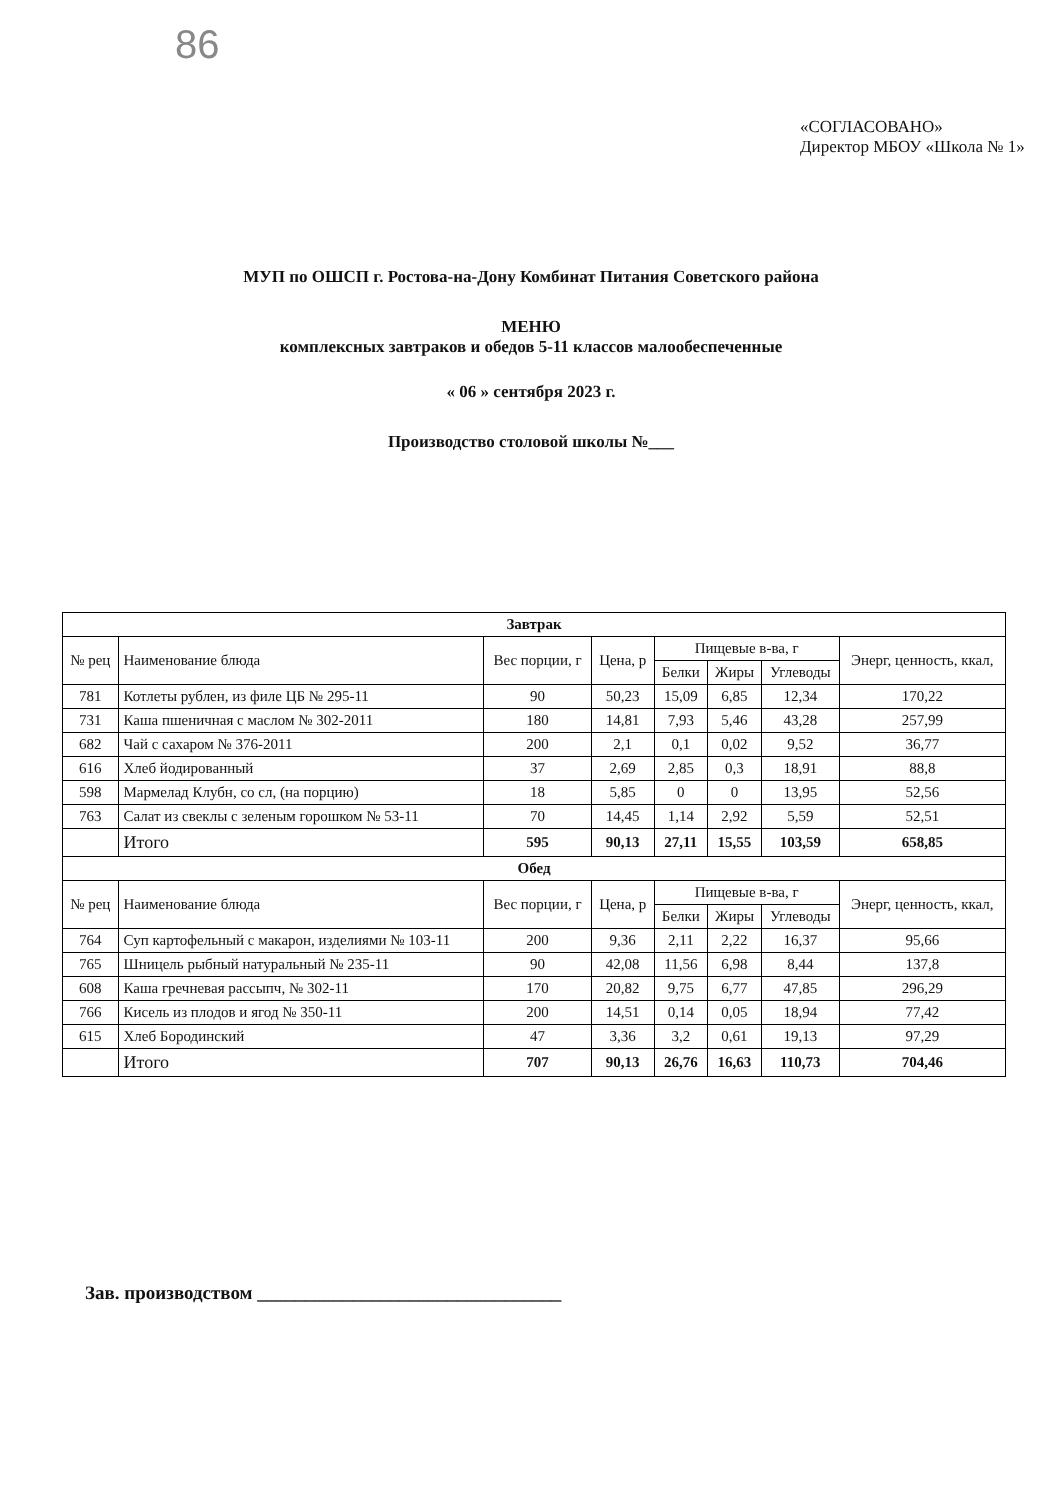86
«СОГЛАСОВАНО»
Директор МБОУ «Школа № 1»
МУП по ОШСП г. Ростова-на-Дону Комбинат Питания Советского района
МЕНЮ
комплексных завтраков и обедов 5-11 классов малообеспеченные
« 06 » сентября 2023 г.
Производство столовой школы №___
| Завтрак | | | | | | | |
| --- | --- | --- | --- | --- | --- | --- | --- |
| № рец | Наименование блюда | Вес порции, г | Цена, р | Пищевые в-ва, г | | | Энерг, ценность, ккал, |
| | | | | Белки | Жиры | Углеводы | |
| 781 | Котлеты рублен, из филе ЦБ № 295-11 | 90 | 50,23 | 15,09 | 6,85 | 12,34 | 170,22 |
| 731 | Каша пшеничная с маслом № 302-2011 | 180 | 14,81 | 7,93 | 5,46 | 43,28 | 257,99 |
| 682 | Чай с сахаром № 376-2011 | 200 | 2,1 | 0,1 | 0,02 | 9,52 | 36,77 |
| 616 | Хлеб йодированный | 37 | 2,69 | 2,85 | 0,3 | 18,91 | 88,8 |
| 598 | Мармелад Клубн, со сл, (на порцию) | 18 | 5,85 | 0 | 0 | 13,95 | 52,56 |
| 763 | Салат из свеклы с зеленым горошком № 53-11 | 70 | 14,45 | 1,14 | 2,92 | 5,59 | 52,51 |
| | Итого | 595 | 90,13 | 27,11 | 15,55 | 103,59 | 658,85 |
| Обед | | | | | | | |
| № рец | Наименование блюда | Вес порции, г | Цена, р | Пищевые в-ва, г | | | Энерг, ценность, ккал, |
| | | | | Белки | Жиры | Углеводы | |
| 764 | Суп картофельный с макарон, изделиями № 103-11 | 200 | 9,36 | 2,11 | 2,22 | 16,37 | 95,66 |
| 765 | Шницель рыбный натуральный № 235-11 | 90 | 42,08 | 11,56 | 6,98 | 8,44 | 137,8 |
| 608 | Каша гречневая рассыпч, № 302-11 | 170 | 20,82 | 9,75 | 6,77 | 47,85 | 296,29 |
| 766 | Кисель из плодов и ягод № 350-11 | 200 | 14,51 | 0,14 | 0,05 | 18,94 | 77,42 |
| 615 | Хлеб Бородинский | 47 | 3,36 | 3,2 | 0,61 | 19,13 | 97,29 |
| | Итого | 707 | 90,13 | 26,76 | 16,63 | 110,73 | 704,46 |
Зав. производством ________________________________